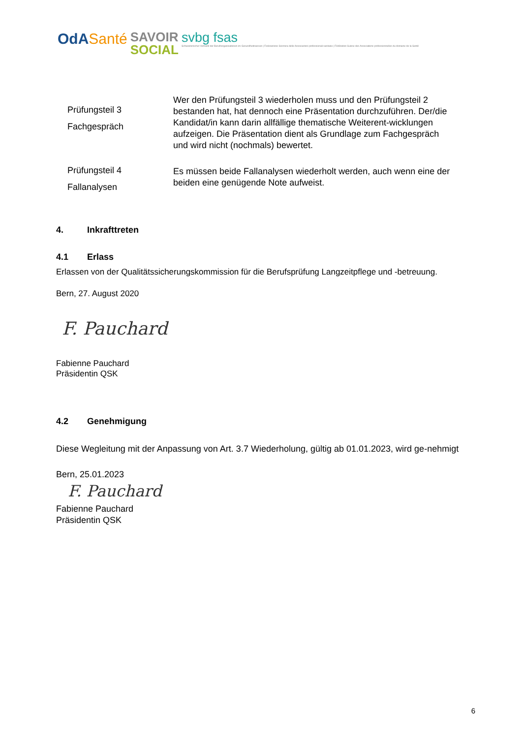OdASanté
SAVOIR
SOCIAL
svbg fsas
Schweizerischer Verband der Berufsorganisationen im Gesundheitswesen | Federazione Svizzera delle Associazioni professionali sanitarie | Fédération Suisse des Associations professionnelles du domaine de la Santé
Prüfungsteil 3
Fachgespräch
Wer den Prüfungsteil 3 wiederholen muss und den Prüfungsteil 2 bestanden hat, hat dennoch eine Präsentation durchzuführen. Der/die Kandidat/in kann darin allfällige thematische Weiterent-wicklungen aufzeigen. Die Präsentation dient als Grundlage zum Fachgespräch und wird nicht (nochmals) bewertet.
Prüfungsteil 4
Fallanalysen
Es müssen beide Fallanalysen wiederholt werden, auch wenn eine der beiden eine genügende Note aufweist.
4. Inkrafttreten
4.1 Erlass
Erlassen von der Qualitätssicherungskommission für die Berufsprüfung Langzeitpflege und -betreuung.
Bern, 27. August 2020
F. Pauchard
Fabienne Pauchard
Präsidentin QSK
4.2 Genehmigung
Diese Wegleitung mit der Anpassung von Art. 3.7 Wiederholung, gültig ab 01.01.2023, wird ge-nehmigt
Bern, 25.01.2023
F. Pauchard
Fabienne Pauchard
Präsidentin QSK
6